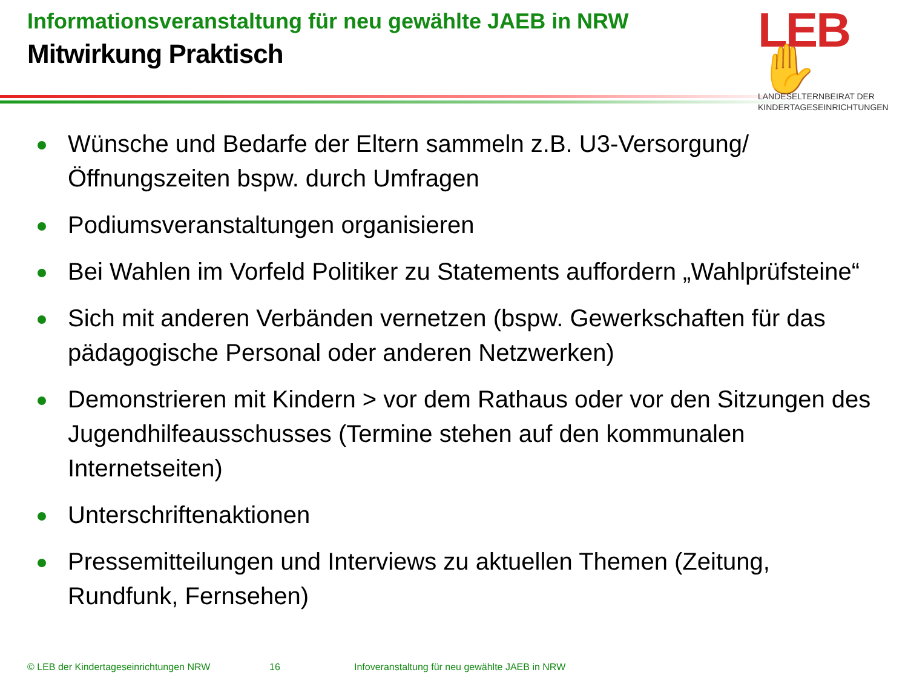Informationsveranstaltung für neu gewählte JAEB in NRW
Mitwirkung Praktisch
LEB✋
LANDESELTERNBEIRAT DER
KINDERTAGESEINRICHTUNGEN
Wünsche und Bedarfe der Eltern sammeln z.B. U3-Versorgung/ Öffnungszeiten bspw. durch Umfragen
Podiumsveranstaltungen organisieren
Bei Wahlen im Vorfeld Politiker zu Statements auffordern „Wahlprüfsteine“
Sich mit anderen Verbänden vernetzen (bspw. Gewerkschaften für das pädagogische Personal oder anderen Netzwerken)
Demonstrieren mit Kindern > vor dem Rathaus oder vor den Sitzungen des Jugendhilfeausschusses (Termine stehen auf den kommunalen Internetseiten)
Unterschriftenaktionen
Pressemitteilungen und Interviews zu aktuellen Themen (Zeitung, Rundfunk, Fernsehen)
© LEB der Kindertageseinrichtungen NRW 16 Infoveranstaltung für neu gewählte JAEB in NRW